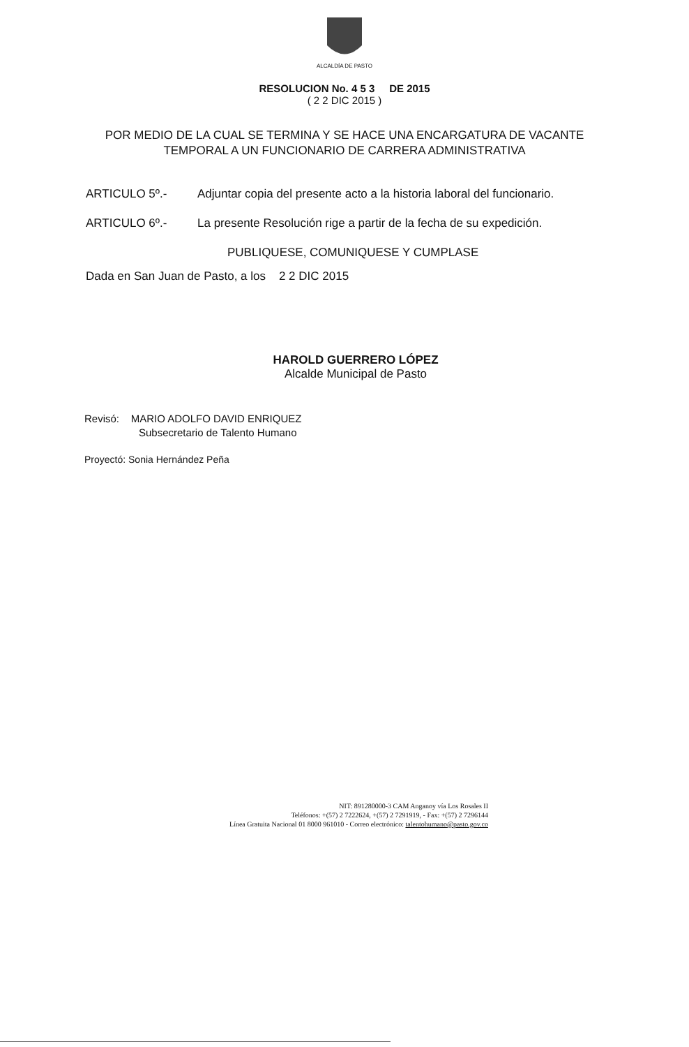ALCALDÍA DE PASTO
RESOLUCION No. 4 5 3 DE 2015
( 2 2 DIC 2015 )
POR MEDIO DE LA CUAL SE TERMINA Y SE HACE UNA ENCARGATURA DE VACANTE
TEMPORAL A UN FUNCIONARIO DE CARRERA ADMINISTRATIVA
ARTICULO 5º.- Adjuntar copia del presente acto a la historia laboral del funcionario.
ARTICULO 6º.- La presente Resolución rige a partir de la fecha de su expedición.
PUBLIQUESE, COMUNIQUESE Y CUMPLASE
Dada en San Juan de Pasto, a los 2 2 DIC 2015
HAROLD GUERRERO LÓPEZ
Alcalde Municipal de Pasto
Revisó: MARIO ADOLFO DAVID ENRIQUEZ
Subsecretario de Talento Humano
Proyectó: Sonia Hernández Peña
NIT: 891280000-3 CAM Anganoy vía Los Rosales II
Teléfonos: +(57) 2 7222624, +(57) 2 7291919, - Fax: +(57) 2 7296144
Línea Gratuita Nacional 01 8000 961010 - Correo electrónico: talentohumano@pasto.gov.co